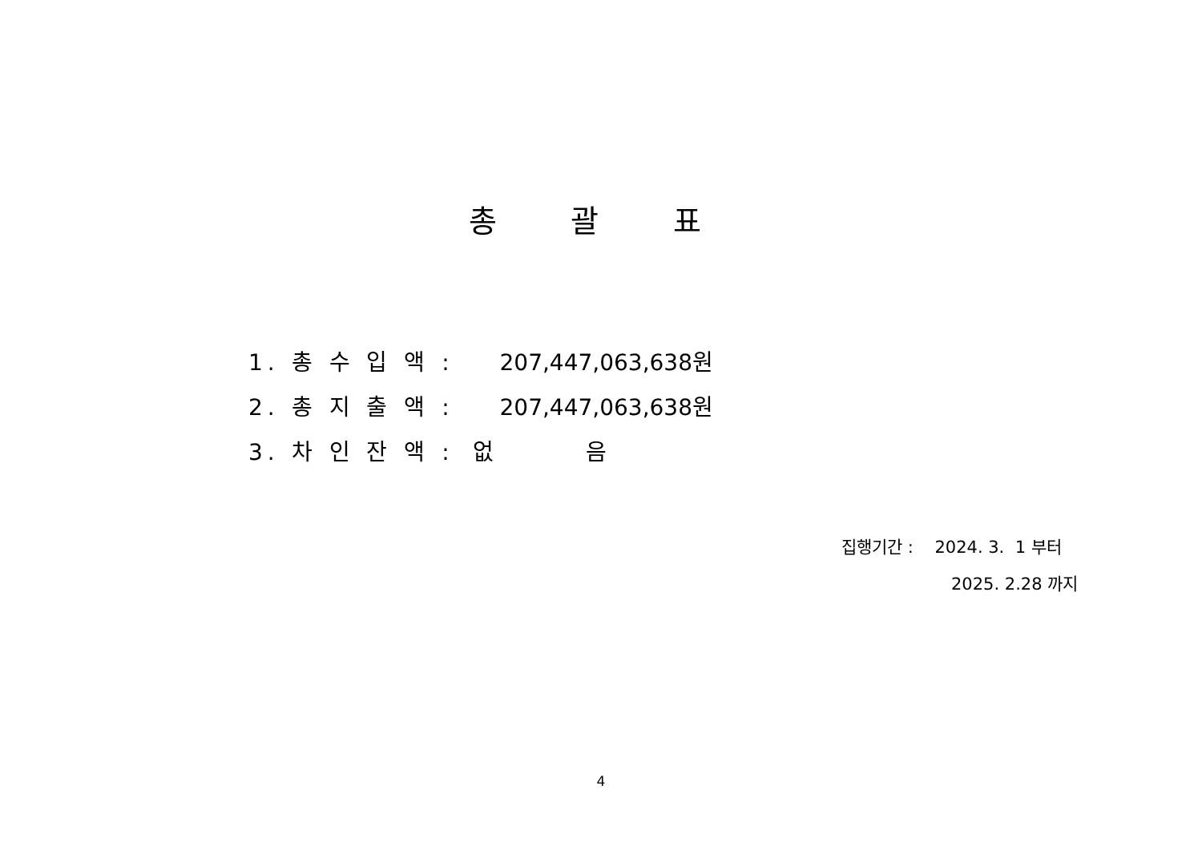총 괄 표
1. 총 수 입 액 : 207,447,063,638원
2. 총 지 출 액 : 207,447,063,638원
3. 차 인 잔 액 : 없 음
집행기간 : 2024. 3. 1 부터
2025. 2.28 까지
4